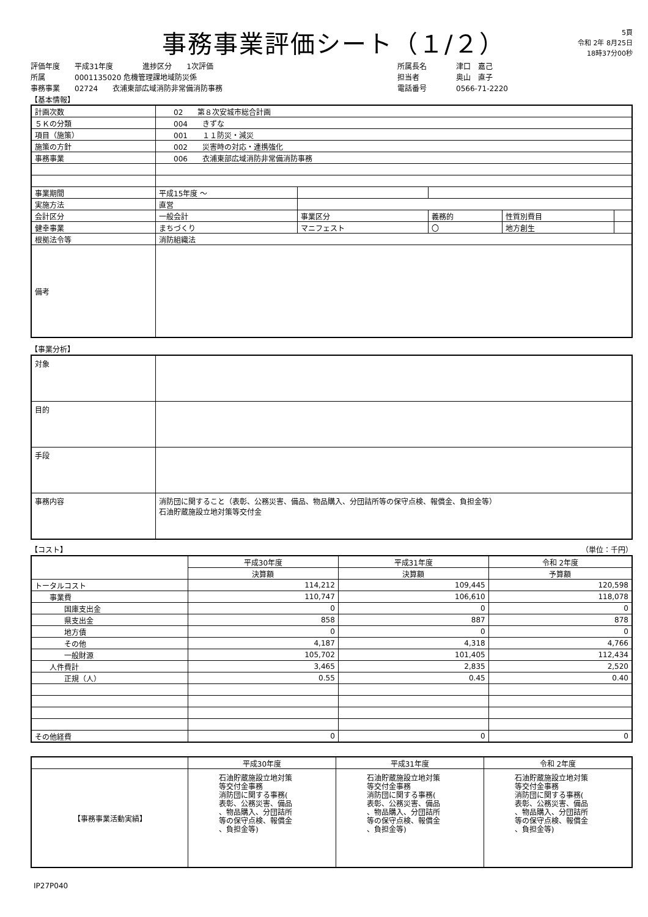事務事業評価シート（１/２）
5頁
令和 2年 8月25日
18時37分00秒
評価年度　　平成31年度　　　　進捗区分　　1次評価
所属　　　　0001135020 危機管理課地域防災係
事務事業　　02724　　衣浦東部広域消防非常備消防事務
所属長名　　　　津口　嘉己
担当者　　　　　奥山　直子
電話番号　　　　0566-71-2220
【基本情報】
| 計画次数 | 02 第８次安城市総合計画 | | | | |
| ５Ｋの分類 | 004 きずな | | | | |
| 項目（施策） | 001 １１防災・減災 | | | | |
| 施策の方針 | 002 災害時の対応・連携強化 | | | | |
| 事務事業 | 006 衣浦東部広域消防非常備消防事務 | | | | |
| 事業期間 | 平成15年度 ～ | | | | |
| 実施方法 | 直営 | | | | |
| 会計区分 | 一般会計 | 事業区分 | 義務的 | 性質別費目 | |
| 健幸事業 | まちづくり | マニフェスト | 〇 | 地方創生 | |
| 根拠法令等 | 消防組織法 | | | | |
| 備考 | | | | | |
【事業分析】
| 対象 | |
| 目的 | |
| 手段 | |
| 事務内容 | 消防団に関すること（表彰、公務災害、備品、物品購入、分団詰所等の保守点検、報償金、負担金等） 石油貯蔵施設立地対策等交付金 |
【コスト】 （単位：千円）
| | 平成30年度 | 平成31年度 | 令和 2年度 |
| --- | --- | --- | --- |
| | 決算額 | 決算額 | 予算額 |
| トータルコスト | 114,212 | 109,445 | 120,598 |
| 事業費 | 110,747 | 106,610 | 118,078 |
| 国庫支出金 | 0 | 0 | 0 |
| 県支出金 | 858 | 887 | 878 |
| 地方債 | 0 | 0 | 0 |
| その他 | 4,187 | 4,318 | 4,766 |
| 一般財源 | 105,702 | 101,405 | 112,434 |
| 人件費計 | 3,465 | 2,835 | 2,520 |
| 正規（人） | 0.55 | 0.45 | 0.40 |
| その他経費 | 0 | 0 | 0 |
| | 平成30年度 | 平成31年度 | 令和 2年度 |
| --- | --- | --- | --- |
| 【事務事業活動実績】 | 石油貯蔵施設立地対策 等交付金事務 消防団に関する事務( 表彰、公務災害、備品 、物品購入、分団詰所 等の保守点検、報償金 、負担金等) | 石油貯蔵施設立地対策 等交付金事務 消防団に関する事務( 表彰、公務災害、備品 、物品購入、分団詰所 等の保守点検、報償金 、負担金等) | 石油貯蔵施設立地対策 等交付金事務 消防団に関する事務( 表彰、公務災害、備品 、物品購入、分団詰所 等の保守点検、報償金 、負担金等) |
IP27P040